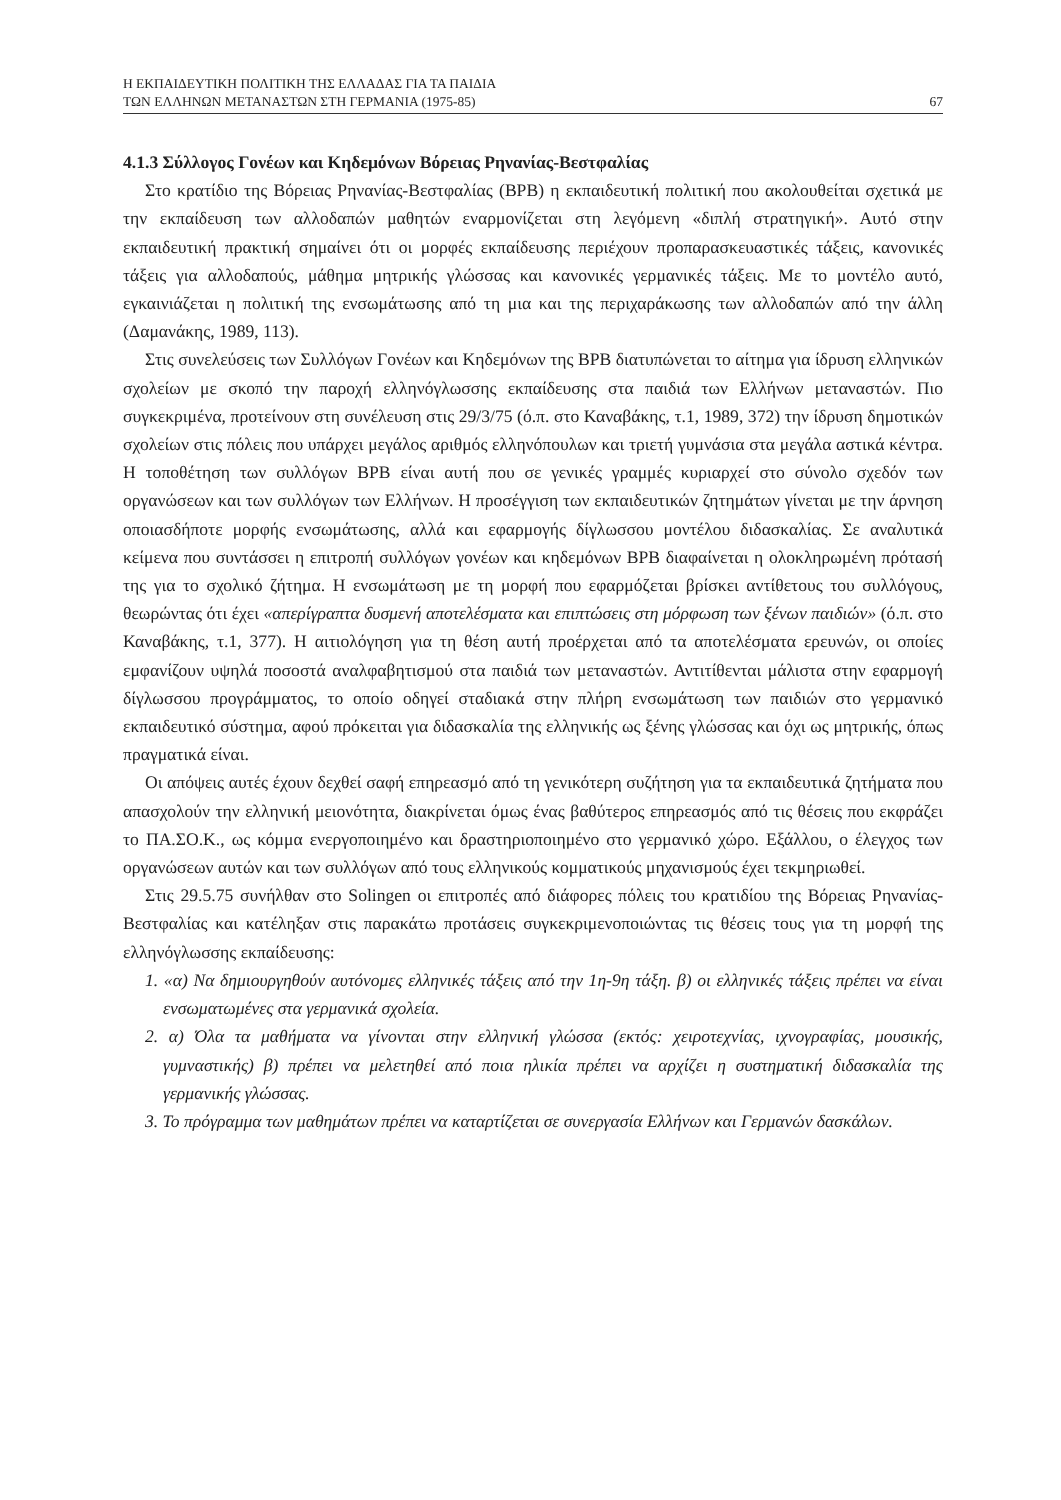Η ΕΚΠΑΙΔΕΥΤΙΚΗ ΠΟΛΙΤΙΚΗ ΤΗΣ ΕΛΛΑΔΑΣ ΓΙΑ ΤΑ ΠΑΙΔΙΑ
ΤΩΝ ΕΛΛΗΝΩΝ ΜΕΤΑΝΑΣΤΩΝ ΣΤΗ ΓΕΡΜΑΝΙΑ (1975-85)
67
4.1.3 Σύλλογος Γονέων και Κηδεμόνων Βόρειας Ρηνανίας-Βεστφαλίας
Στο κρατίδιο της Βόρειας Ρηνανίας-Βεστφαλίας (ΒΡΒ) η εκπαιδευτική πολιτική που ακολουθείται σχετικά με την εκπαίδευση των αλλοδαπών μαθητών εναρμονίζεται στη λεγόμενη «διπλή στρατηγική». Αυτό στην εκπαιδευτική πρακτική σημαίνει ότι οι μορφές εκπαίδευσης περιέχουν προπαρασκευαστικές τάξεις, κανονικές τάξεις για αλλοδαπούς, μάθημα μητρικής γλώσσας και κανονικές γερμανικές τάξεις. Με το μοντέλο αυτό, εγκαινιάζεται η πολιτική της ενσωμάτωσης από τη μια και της περιχαράκωσης των αλλοδαπών από την άλλη (Δαμανάκης, 1989, 113).
Στις συνελεύσεις των Συλλόγων Γονέων και Κηδεμόνων της ΒΡΒ διατυπώνεται το αίτημα για ίδρυση ελληνικών σχολείων με σκοπό την παροχή ελληνόγλωσσης εκπαίδευσης στα παιδιά των Ελλήνων μεταναστών. Πιο συγκεκριμένα, προτείνουν στη συνέλευση στις 29/3/75 (ό.π. στο Καναβάκης, τ.1, 1989, 372) την ίδρυση δημοτικών σχολείων στις πόλεις που υπάρχει μεγάλος αριθμός ελληνόπουλων και τριετή γυμνάσια στα μεγάλα αστικά κέντρα. Η τοποθέτηση των συλλόγων ΒΡΒ είναι αυτή που σε γενικές γραμμές κυριαρχεί στο σύνολο σχεδόν των οργανώσεων και των συλλόγων των Ελλήνων. Η προσέγγιση των εκπαιδευτικών ζητημάτων γίνεται με την άρνηση οποιασδήποτε μορφής ενσωμάτωσης, αλλά και εφαρμογής δίγλωσσου μοντέλου διδασκαλίας. Σε αναλυτικά κείμενα που συντάσσει η επιτροπή συλλόγων γονέων και κηδεμόνων ΒΡΒ διαφαίνεται η ολοκληρωμένη πρότασή της για το σχολικό ζήτημα. Η ενσωμάτωση με τη μορφή που εφαρμόζεται βρίσκει αντίθετους του συλλόγους, θεωρώντας ότι έχει «απερίγραπτα δυσμενή αποτελέσματα και επιπτώσεις στη μόρφωση των ξένων παιδιών» (ό.π. στο Καναβάκης, τ.1, 377). Η αιτιολόγηση για τη θέση αυτή προέρχεται από τα αποτελέσματα ερευνών, οι οποίες εμφανίζουν υψηλά ποσοστά αναλφαβητισμού στα παιδιά των μεταναστών. Αντιτίθενται μάλιστα στην εφαρμογή δίγλωσσου προγράμματος, το οποίο οδηγεί σταδιακά στην πλήρη ενσωμάτωση των παιδιών στο γερμανικό εκπαιδευτικό σύστημα, αφού πρόκειται για διδασκαλία της ελληνικής ως ξένης γλώσσας και όχι ως μητρικής, όπως πραγματικά είναι.
Οι απόψεις αυτές έχουν δεχθεί σαφή επηρεασμό από τη γενικότερη συζήτηση για τα εκπαιδευτικά ζητήματα που απασχολούν την ελληνική μειονότητα, διακρίνεται όμως ένας βαθύτερος επηρεασμός από τις θέσεις που εκφράζει το ΠΑ.ΣΟ.Κ., ως κόμμα ενεργοποιημένο και δραστηριοποιημένο στο γερμανικό χώρο. Εξάλλου, ο έλεγχος των οργανώσεων αυτών και των συλλόγων από τους ελληνικούς κομματικούς μηχανισμούς έχει τεκμηριωθεί.
Στις 29.5.75 συνήλθαν στο Solingen οι επιτροπές από διάφορες πόλεις του κρατιδίου της Βόρειας Ρηνανίας-Βεστφαλίας και κατέληξαν στις παρακάτω προτάσεις συγκεκριμενοποιώντας τις θέσεις τους για τη μορφή της ελληνόγλωσσης εκπαίδευσης:
1. «α) Να δημιουργηθούν αυτόνομες ελληνικές τάξεις από την 1η-9η τάξη. β) οι ελληνικές τάξεις πρέπει να είναι ενσωματωμένες στα γερμανικά σχολεία.
2. α) Όλα τα μαθήματα να γίνονται στην ελληνική γλώσσα (εκτός: χειροτεχνίας, ιχνογραφίας, μουσικής, γυμναστικής) β) πρέπει να μελετηθεί από ποια ηλικία πρέπει να αρχίζει η συστηματική διδασκαλία της γερμανικής γλώσσας.
3. Το πρόγραμμα των μαθημάτων πρέπει να καταρτίζεται σε συνεργασία Ελλήνων και Γερμανών δασκάλων.